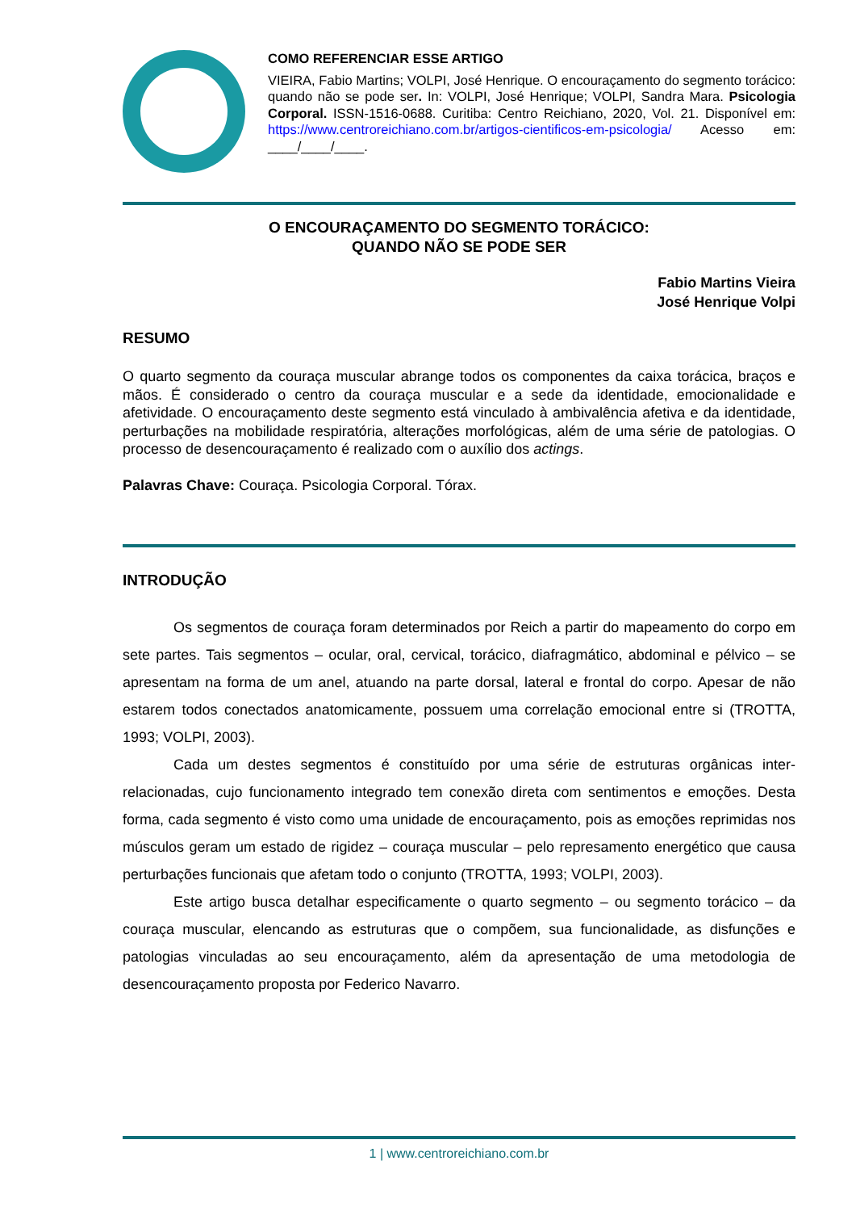COMO REFERENCIAR ESSE ARTIGO
VIEIRA, Fabio Martins; VOLPI, José Henrique. O encouraçamento do segmento torácico: quando não se pode ser. In: VOLPI, José Henrique; VOLPI, Sandra Mara. Psicologia Corporal. ISSN-1516-0688. Curitiba: Centro Reichiano, 2020, Vol. 21. Disponível em: https://www.centroreichiano.com.br/artigos-cientificos-em-psicologia/ Acesso em: ____/____/____.
O ENCOURAÇAMENTO DO SEGMENTO TORÁCICO:
QUANDO NÃO SE PODE SER
Fabio Martins Vieira
José Henrique Volpi
RESUMO
O quarto segmento da couraça muscular abrange todos os componentes da caixa torácica, braços e mãos. É considerado o centro da couraça muscular e a sede da identidade, emocionalidade e afetividade. O encouraçamento deste segmento está vinculado à ambivalência afetiva e da identidade, perturbações na mobilidade respiratória, alterações morfológicas, além de uma série de patologias. O processo de desencouraçamento é realizado com o auxílio dos actings.
Palavras Chave: Couraça. Psicologia Corporal. Tórax.
INTRODUÇÃO
Os segmentos de couraça foram determinados por Reich a partir do mapeamento do corpo em sete partes. Tais segmentos – ocular, oral, cervical, torácico, diafragmático, abdominal e pélvico – se apresentam na forma de um anel, atuando na parte dorsal, lateral e frontal do corpo. Apesar de não estarem todos conectados anatomicamente, possuem uma correlação emocional entre si (TROTTA, 1993; VOLPI, 2003).
Cada um destes segmentos é constituído por uma série de estruturas orgânicas inter-relacionadas, cujo funcionamento integrado tem conexão direta com sentimentos e emoções. Desta forma, cada segmento é visto como uma unidade de encouraçamento, pois as emoções reprimidas nos músculos geram um estado de rigidez – couraça muscular – pelo represamento energético que causa perturbações funcionais que afetam todo o conjunto (TROTTA, 1993; VOLPI, 2003).
Este artigo busca detalhar especificamente o quarto segmento – ou segmento torácico – da couraça muscular, elencando as estruturas que o compõem, sua funcionalidade, as disfunções e patologias vinculadas ao seu encouraçamento, além da apresentação de uma metodologia de desencouraçamento proposta por Federico Navarro.
1 | www.centroreichiano.com.br